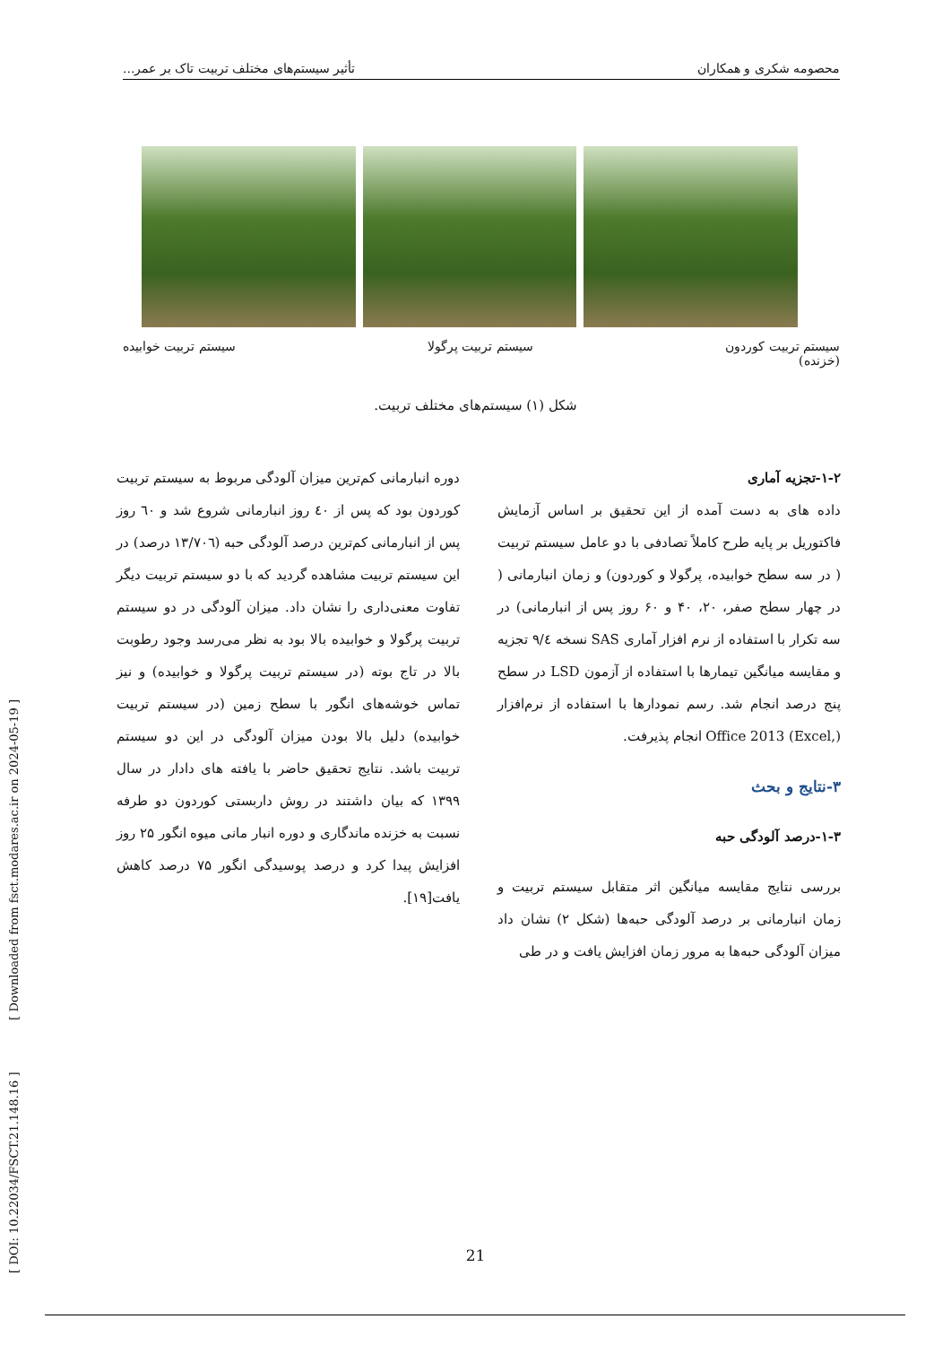محصومه شکری و همکاران تأثیر سیستم‌های مختلف تربیت تاک بر عمر...
سیستم تربیت کوردون
(خزنده) سیستم تربیت پرگولا سیستم تربیت خوابیده
شکل (۱) سیستم‌های مختلف تربیت.
۱-۲-تجزیه آماری
داده های به دست آمده از این تحقیق بر اساس آزمایش فاکتوریل بر پایه طرح کاملاً تصادفی با دو عامل سیستم تربیت ( در سه سطح خوابیده، پرگولا و کوردون) و زمان انبارمانی ( در چهار سطح صفر، ۲۰، ۴۰ و ۶۰ روز پس از انبارمانی) در سه تکرار با استفاده از نرم افزار آماری SAS نسخه ۹/٤ تجزیه و مقایسه میانگین تیمارها با استفاده از آزمون LSD در سطح پنج درصد انجام شد. رسم نمودارها با استفاده از نرم‌افزار Office 2013 (Excel,) انجام پذیرفت.
۳-نتایج و بحث
۱-۳-درصد آلودگی حبه
بررسی نتایج مقایسه میانگین اثر متقابل سیستم تربیت و زمان انبارمانی بر درصد آلودگی حبه‌ها (شکل ۲) نشان داد میزان آلودگی حبه‌ها به مرور زمان افزایش یافت و در طی
دوره انبارمانی کم‌ترین میزان آلودگی مربوط به سیستم تربیت کوردون بود که پس از ٤٠ روز انبارمانی شروع شد و ٦٠ روز پس از انبارمانی کم‌ترین درصد آلودگی حبه (۱۳/۷۰٦ درصد) در این سیستم تربیت مشاهده گردید که با دو سیستم تربیت دیگر تفاوت معنی‌داری را نشان داد. میزان آلودگی در دو سیستم تربیت پرگولا و خوابیده بالا بود به نظر می‌رسد وجود رطوبت بالا در تاج بوته (در سیستم تربیت پرگولا و خوابیده) و نیز تماس خوشه‌های انگور با سطح زمین (در سیستم تربیت خوابیده) دلیل بالا بودن میزان آلودگی در این دو سیستم تربیت باشد. نتایج تحقیق حاضر با یافته های دادار در سال ۱۳۹۹ که بیان داشتند در روش داربستی کوردون دو طرفه نسبت به خزنده ماندگاری و دوره انبار مانی میوه انگور ۲۵ روز افزایش پیدا کرد و درصد پوسیدگی انگور ۷۵ درصد کاهش یافت[۱۹].
[ DOI: 10.22034/FSCT.21.148.16 ] [ Downloaded from fsct.modares.ac.ir on 2024-05-19 ]
21